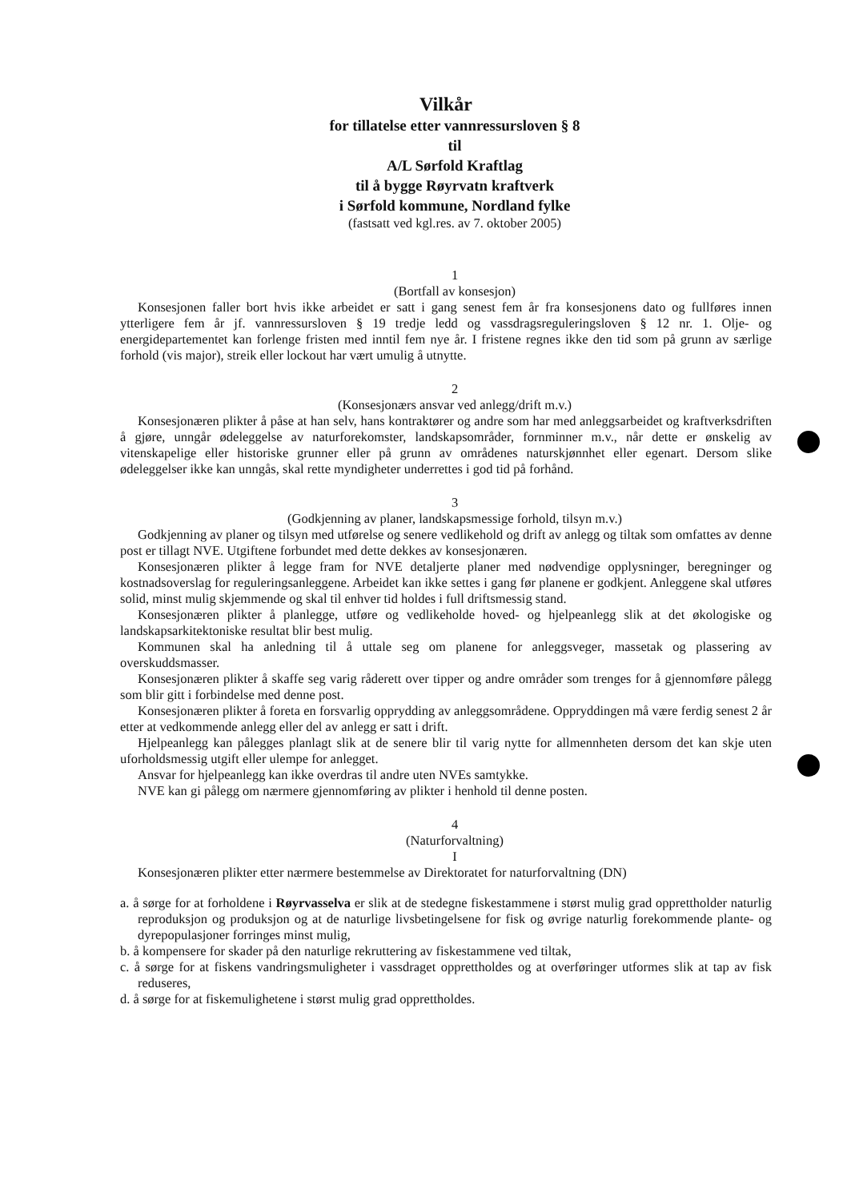Vilkår
for tillatelse etter vannressursloven § 8
til
A/L Sørfold Kraftlag
til å bygge Røyrvatn kraftverk
i Sørfold kommune, Nordland fylke
(fastsatt ved kgl.res. av 7. oktober 2005)
1
(Bortfall av konsesjon)
Konsesjonen faller bort hvis ikke arbeidet er satt i gang senest fem år fra konsesjonens dato og fullføres innen ytterligere fem år jf. vannressursloven § 19 tredje ledd og vassdragsreguleringsloven § 12 nr. 1. Olje- og energidepartementet kan forlenge fristen med inntil fem nye år. I fristene regnes ikke den tid som på grunn av særlige forhold (vis major), streik eller lockout har vært umulig å utnytte.
2
(Konsesjonærs ansvar ved anlegg/drift m.v.)
Konsesjonæren plikter å påse at han selv, hans kontraktører og andre som har med anleggsarbeidet og kraftverksdriften å gjøre, unngår ødeleggelse av naturforekomster, landskapsområder, fornminner m.v., når dette er ønskelig av vitenskapelige eller historiske grunner eller på grunn av områdenes naturskjønnhet eller egenart. Dersom slike ødeleggelser ikke kan unngås, skal rette myndigheter underrettes i god tid på forhånd.
3
(Godkjenning av planer, landskapsmessige forhold, tilsyn m.v.)
Godkjenning av planer og tilsyn med utførelse og senere vedlikehold og drift av anlegg og tiltak som omfattes av denne post er tillagt NVE. Utgiftene forbundet med dette dekkes av konsesjonæren.
Konsesjonæren plikter å legge fram for NVE detaljerte planer med nødvendige opplysninger, beregninger og kostnadsoverslag for reguleringsanleggene. Arbeidet kan ikke settes i gang før planene er godkjent. Anleggene skal utføres solid, minst mulig skjemmende og skal til enhver tid holdes i full driftsmessig stand.
Konsesjonæren plikter å planlegge, utføre og vedlikeholde hoved- og hjelpeanlegg slik at det økologiske og landskapsarkitektoniske resultat blir best mulig.
Kommunen skal ha anledning til å uttale seg om planene for anleggsveger, massetak og plassering av overskuddsmasser.
Konsesjonæren plikter å skaffe seg varig råderett over tipper og andre områder som trenges for å gjennomføre pålegg som blir gitt i forbindelse med denne post.
Konsesjonæren plikter å foreta en forsvarlig opprydding av anleggsområdene. Oppryddingen må være ferdig senest 2 år etter at vedkommende anlegg eller del av anlegg er satt i drift.
Hjelpeanlegg kan pålegges planlagt slik at de senere blir til varig nytte for allmennheten dersom det kan skje uten uforholdsmessig utgift eller ulempe for anlegget.
Ansvar for hjelpeanlegg kan ikke overdras til andre uten NVEs samtykke.
NVE kan gi pålegg om nærmere gjennomføring av plikter i henhold til denne posten.
4
(Naturforvaltning)
I
Konsesjonæren plikter etter nærmere bestemmelse av Direktoratet for naturforvaltning (DN)
a. å sørge for at forholdene i Røyrvasselva er slik at de stedegne fiskestammene i størst mulig grad opprettholder naturlig reproduksjon og produksjon og at de naturlige livsbetingelsene for fisk og øvrige naturlig forekommende plante- og dyrepopulasjoner forringes minst mulig,
b. å kompensere for skader på den naturlige rekruttering av fiskestammene ved tiltak,
c. å sørge for at fiskens vandringsmuligheter i vassdraget opprettholdes og at overføringer utformes slik at tap av fisk reduseres,
d. å sørge for at fiskemulighetene i størst mulig grad opprettholdes.